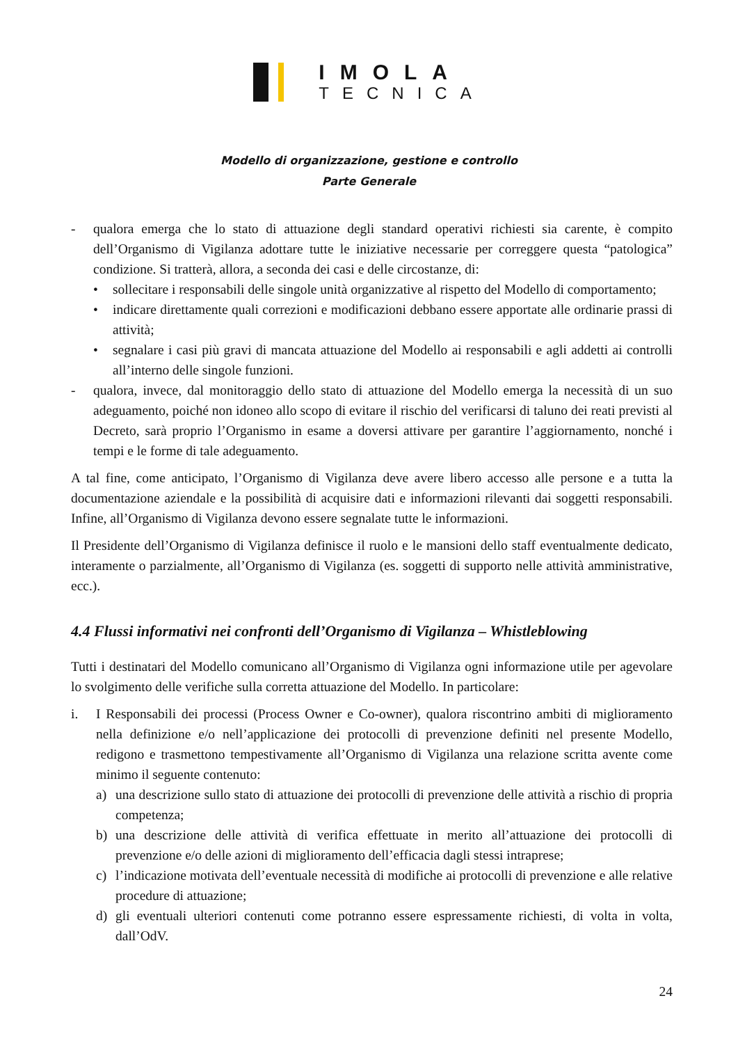IMOLA
TECNICA
Modello di organizzazione, gestione e controllo
Parte Generale
- qualora emerga che lo stato di attuazione degli standard operativi richiesti sia carente, è compito dell’Organismo di Vigilanza adottare tutte le iniziative necessarie per correggere questa “patologica” condizione. Si tratterà, allora, a seconda dei casi e delle circostanze, di:
• sollecitare i responsabili delle singole unità organizzative al rispetto del Modello di comportamento;
• indicare direttamente quali correzioni e modificazioni debbano essere apportate alle ordinarie prassi di attività;
• segnalare i casi più gravi di mancata attuazione del Modello ai responsabili e agli addetti ai controlli all’interno delle singole funzioni.
- qualora, invece, dal monitoraggio dello stato di attuazione del Modello emerga la necessità di un suo adeguamento, poiché non idoneo allo scopo di evitare il rischio del verificarsi di taluno dei reati previsti al Decreto, sarà proprio l’Organismo in esame a doversi attivare per garantire l’aggiornamento, nonché i tempi e le forme di tale adeguamento.
A tal fine, come anticipato, l’Organismo di Vigilanza deve avere libero accesso alle persone e a tutta la documentazione aziendale e la possibilità di acquisire dati e informazioni rilevanti dai soggetti responsabili. Infine, all’Organismo di Vigilanza devono essere segnalate tutte le informazioni.
Il Presidente dell’Organismo di Vigilanza definisce il ruolo e le mansioni dello staff eventualmente dedicato, interamente o parzialmente, all’Organismo di Vigilanza (es. soggetti di supporto nelle attività amministrative, ecc.).
4.4 Flussi informativi nei confronti dell’Organismo di Vigilanza – Whistleblowing
Tutti i destinatari del Modello comunicano all’Organismo di Vigilanza ogni informazione utile per agevolare lo svolgimento delle verifiche sulla corretta attuazione del Modello. In particolare:
i. I Responsabili dei processi (Process Owner e Co-owner), qualora riscontrino ambiti di miglioramento nella definizione e/o nell’applicazione dei protocolli di prevenzione definiti nel presente Modello, redigono e trasmettono tempestivamente all’Organismo di Vigilanza una relazione scritta avente come minimo il seguente contenuto:
a) una descrizione sullo stato di attuazione dei protocolli di prevenzione delle attività a rischio di propria competenza;
b) una descrizione delle attività di verifica effettuate in merito all’attuazione dei protocolli di prevenzione e/o delle azioni di miglioramento dell’efficacia dagli stessi intraprese;
c) l’indicazione motivata dell’eventuale necessità di modifiche ai protocolli di prevenzione e alle relative procedure di attuazione;
d) gli eventuali ulteriori contenuti come potranno essere espressamente richiesti, di volta in volta, dall’OdV.
24